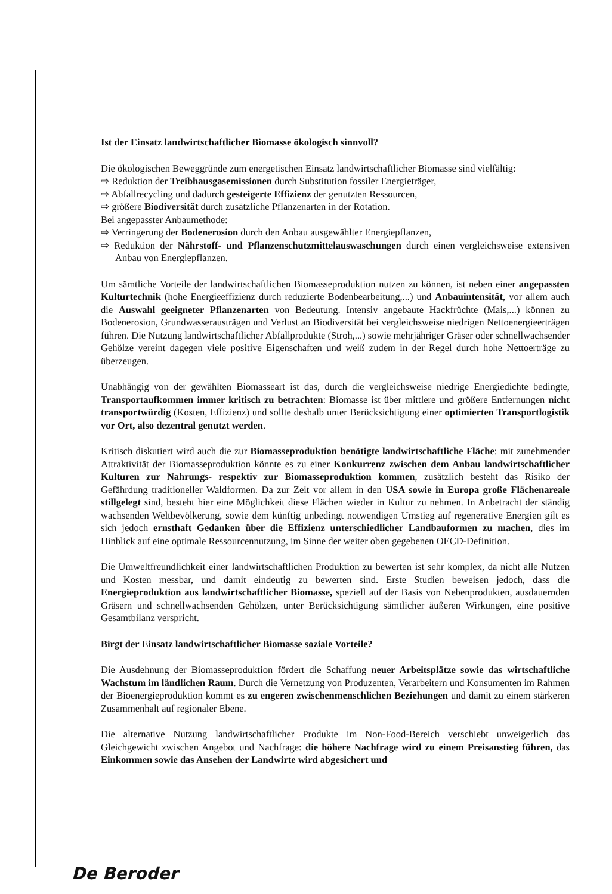Ist der Einsatz landwirtschaftlicher Biomasse ökologisch sinnvoll?
Die ökologischen Beweggründe zum energetischen Einsatz landwirtschaftlicher Biomasse sind vielfältig:
⇨ Reduktion der Treibhausgasemissionen durch Substitution fossiler Energieträger,
⇨ Abfallrecycling und dadurch gesteigerte Effizienz der genutzten Ressourcen,
⇨ größere Biodiversität durch zusätzliche Pflanzenarten in der Rotation.
Bei angepasster Anbaumethode:
⇨ Verringerung der Bodenerosion durch den Anbau ausgewählter Energiepflanzen,
⇨ Reduktion der Nährstoff- und Pflanzenschutzmittelauswaschungen durch einen vergleichsweise extensiven Anbau von Energiepflanzen.
Um sämtliche Vorteile der landwirtschaftlichen Biomasseproduktion nutzen zu können, ist neben einer angepassten Kulturtechnik (hohe Energieeffizienz durch reduzierte Bodenbearbeitung,...) und Anbauintensität, vor allem auch die Auswahl geeigneter Pflanzenarten von Bedeutung. Intensiv angebaute Hackfrüchte (Mais,...) können zu Bodenerosion, Grundwasserausträgen und Verlust an Biodiversität bei vergleichsweise niedrigen Nettoenergieerträgen führen. Die Nutzung landwirtschaftlicher Abfallprodukte (Stroh,...) sowie mehrjähriger Gräser oder schnellwachsender Gehölze vereint dagegen viele positive Eigenschaften und weiß zudem in der Regel durch hohe Nettoerträge zu überzeugen.
Unabhängig von der gewählten Biomasseart ist das, durch die vergleichsweise niedrige Energiedichte bedingte, Transportaufkommen immer kritisch zu betrachten: Biomasse ist über mittlere und größere Entfernungen nicht transportwürdig (Kosten, Effizienz) und sollte deshalb unter Berücksichtigung einer optimierten Transportlogistik vor Ort, also dezentral genutzt werden.
Kritisch diskutiert wird auch die zur Biomasseproduktion benötigte landwirtschaftliche Fläche: mit zunehmender Attraktivität der Biomasseproduktion könnte es zu einer Konkurrenz zwischen dem Anbau landwirtschaftlicher Kulturen zur Nahrungs- respektiv zur Biomasseproduktion kommen, zusätzlich besteht das Risiko der Gefährdung traditioneller Waldformen. Da zur Zeit vor allem in den USA sowie in Europa große Flächenareale stillgelegt sind, besteht hier eine Möglichkeit diese Flächen wieder in Kultur zu nehmen. In Anbetracht der ständig wachsenden Weltbevölkerung, sowie dem künftig unbedingt notwendigen Umstieg auf regenerative Energien gilt es sich jedoch ernsthaft Gedanken über die Effizienz unterschiedlicher Landbauformen zu machen, dies im Hinblick auf eine optimale Ressourcennutzung, im Sinne der weiter oben gegebenen OECD-Definition.
Die Umweltfreundlichkeit einer landwirtschaftlichen Produktion zu bewerten ist sehr komplex, da nicht alle Nutzen und Kosten messbar, und damit eindeutig zu bewerten sind. Erste Studien beweisen jedoch, dass die Energieproduktion aus landwirtschaftlicher Biomasse, speziell auf der Basis von Nebenprodukten, ausdauernden Gräsern und schnellwachsenden Gehölzen, unter Berücksichtigung sämtlicher äußeren Wirkungen, eine positive Gesamtbilanz verspricht.
Birgt der Einsatz landwirtschaftlicher Biomasse soziale Vorteile?
Die Ausdehnung der Biomasseproduktion fördert die Schaffung neuer Arbeitsplätze sowie das wirtschaftliche Wachstum im ländlichen Raum. Durch die Vernetzung von Produzenten, Verarbeitern und Konsumenten im Rahmen der Bioenergieproduktion kommt es zu engeren zwischenmenschlichen Beziehungen und damit zu einem stärkeren Zusammenhalt auf regionaler Ebene.
Die alternative Nutzung landwirtschaftlicher Produkte im Non-Food-Bereich verschiebt unweigerlich das Gleichgewicht zwischen Angebot und Nachfrage: die höhere Nachfrage wird zu einem Preisanstieg führen, das Einkommen sowie das Ansehen der Landwirte wird abgesichert und
De Beroder